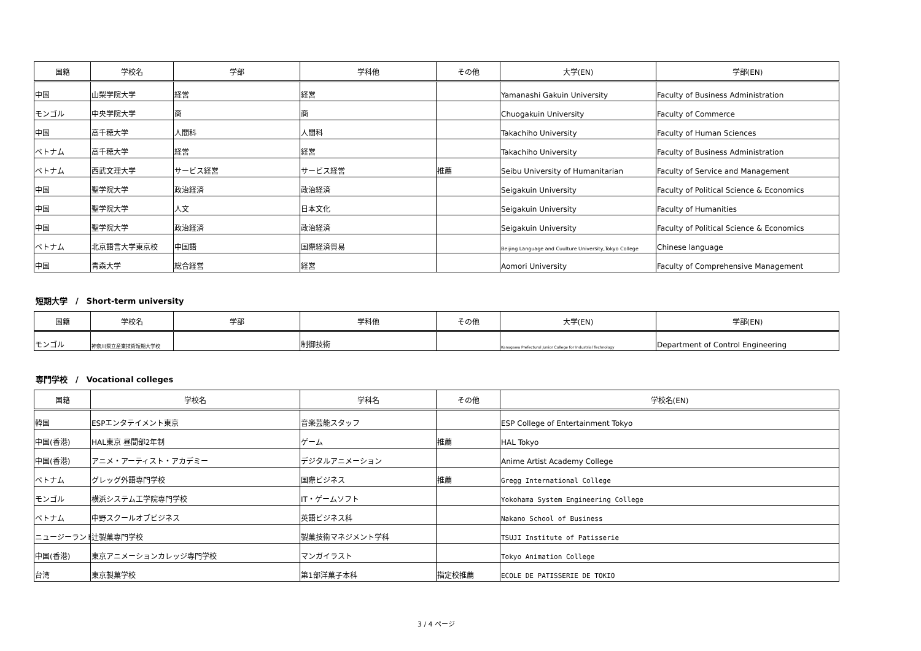| 国籍 | 学校名 | 学部 | 学科他 | その他 | 大学(EN) | 学部(EN) |
| --- | --- | --- | --- | --- | --- | --- |
| 中国 | 山梨学院大学 | 経営 | 経営 | | Yamanashi Gakuin University | Faculty of Business Administration |
| モンゴル | 中央学院大学 | 商 | 商 | | Chuogakuin University | Faculty of Commerce |
| 中国 | 高千穂大学 | 人間科 | 人間科 | | Takachiho University | Faculty of Human Sciences |
| ベトナム | 高千穂大学 | 経営 | 経営 | | Takachiho University | Faculty of Business Administration |
| ベトナム | 西武文理大学 | サービス経営 | サービス経営 | 推薦 | Seibu University of Humanitarian | Faculty of Service and Management |
| 中国 | 聖学院大学 | 政治経済 | 政治経済 | | Seigakuin University | Faculty of Political Science & Economics |
| 中国 | 聖学院大学 | 人文 | 日本文化 | | Seigakuin University | Faculty of Humanities |
| 中国 | 聖学院大学 | 政治経済 | 政治経済 | | Seigakuin University | Faculty of Political Science & Economics |
| ベトナム | 北京語言大学東京校 | 中国語 | 国際経済貿易 | | Beijing Language and Cuulture University,Tokyo College | Chinese language |
| 中国 | 青森大学 | 総合経営 | 経営 | | Aomori University | Faculty of Comprehensive Management |
短期大学　/　Short-term university
| 国籍 | 学校名 | 学部 | 学科他 | その他 | 大学(EN) | 学部(EN) |
| --- | --- | --- | --- | --- | --- | --- |
| モンゴル | 神奈川県立産業技術短期大学校 | | 制御技術 | | Kanagawa Prefectural Junior College for Industrial Technology | Department of Control Engineering |
専門学校　/　Vocational colleges
| 国籍 | 学校名 | 学科名 | その他 | 学校名(EN) |
| --- | --- | --- | --- | --- |
| 韓国 | ESPエンタテイメント東京 | 音楽芸能スタッフ | | ESP College of Entertainment Tokyo |
| 中国(香港) | HAL東京 昼間部2年制 | ゲーム | 推薦 | HAL Tokyo |
| 中国(香港) | アニメ・アーティスト・アカデミー | デジタルアニメーション | | Anime Artist Academy College |
| ベトナム | グレッグ外語専門学校 | 国際ビジネス | 推薦 | Gregg International College |
| モンゴル | 横浜システム工学院専門学校 | IT・ゲームソフト | | Yokohama System Engineering College |
| ベトナム | 中野スクールオブビジネス | 英語ビジネス科 | | Nakano School of Business |
| ニュージーランド | 辻製菓専門学校 | 製菓技術マネジメント学科 | | TSUJI Institute of Patisserie |
| 中国(香港) | 東京アニメーションカレッジ専門学校 | マンガイラスト | | Tokyo Animation College |
| 台湾 | 東京製菓学校 | 第1部洋菓子本科 | 指定校推薦 | ECOLE DE PATISSERIE DE TOKIO |
3 / 4 ページ